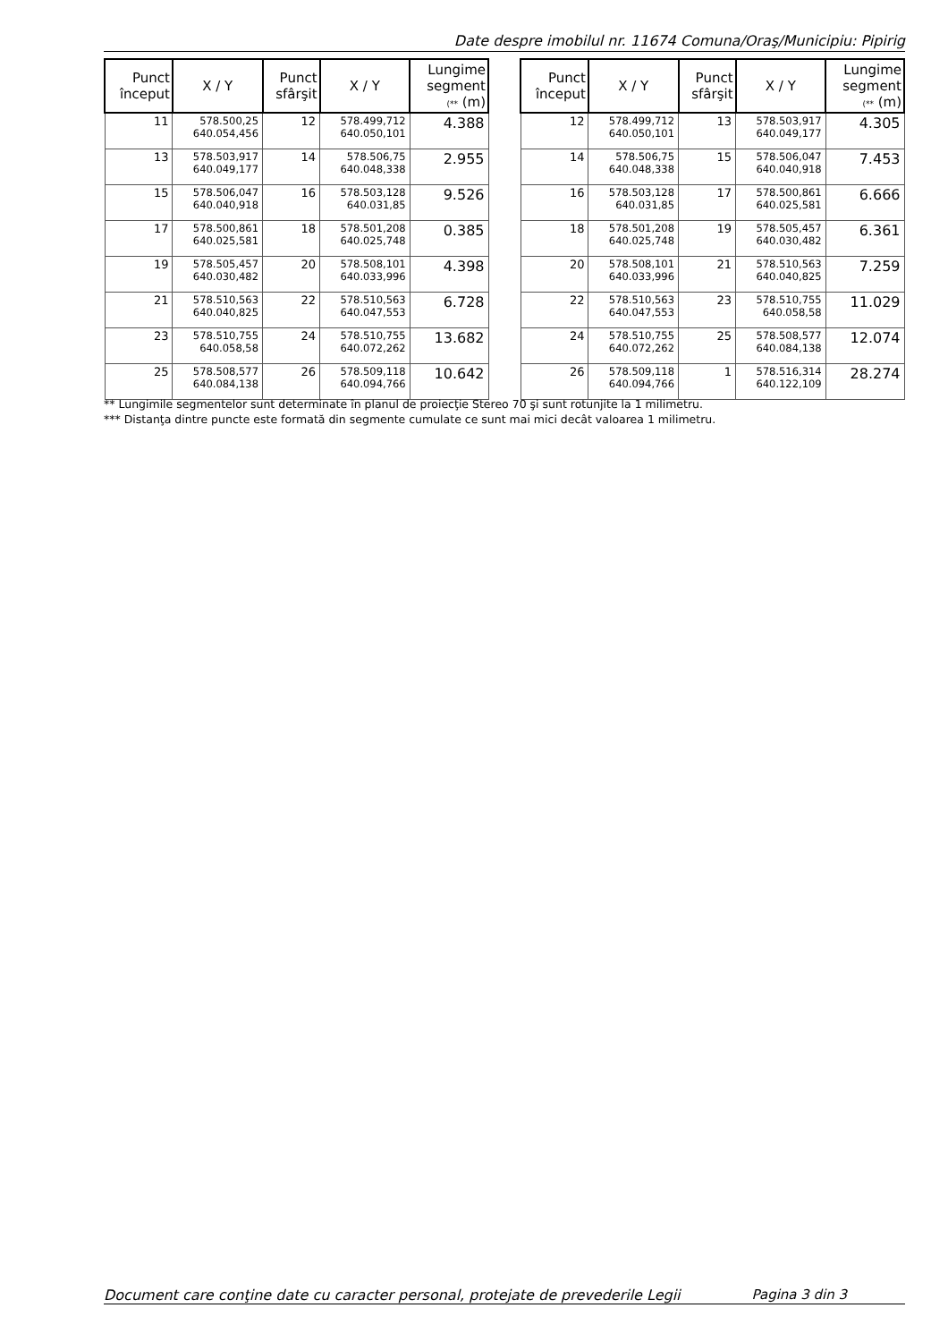Date despre imobilul nr. 11674 Comuna/Oraş/Municipiu: Pipirig
| Punct început | X / Y | Punct sfârşit | X / Y | Lungime segment (** (m) |
| --- | --- | --- | --- | --- |
| 11 | 578.500,25 640.054,456 | 12 | 578.499,712 640.050,101 | 4.388 |
| 13 | 578.503,917 640.049,177 | 14 | 578.506,75 640.048,338 | 2.955 |
| 15 | 578.506,047 640.040,918 | 16 | 578.503,128 640.031,85 | 9.526 |
| 17 | 578.500,861 640.025,581 | 18 | 578.501,208 640.025,748 | 0.385 |
| 19 | 578.505,457 640.030,482 | 20 | 578.508,101 640.033,996 | 4.398 |
| 21 | 578.510,563 640.040,825 | 22 | 578.510,563 640.047,553 | 6.728 |
| 23 | 578.510,755 640.058,58 | 24 | 578.510,755 640.072,262 | 13.682 |
| 25 | 578.508,577 640.084,138 | 26 | 578.509,118 640.094,766 | 10.642 |
| Punct început | X / Y | Punct sfârşit | X / Y | Lungime segment (** (m) |
| --- | --- | --- | --- | --- |
| 12 | 578.499,712 640.050,101 | 13 | 578.503,917 640.049,177 | 4.305 |
| 14 | 578.506,75 640.048,338 | 15 | 578.506,047 640.040,918 | 7.453 |
| 16 | 578.503,128 640.031,85 | 17 | 578.500,861 640.025,581 | 6.666 |
| 18 | 578.501,208 640.025,748 | 19 | 578.505,457 640.030,482 | 6.361 |
| 20 | 578.508,101 640.033,996 | 21 | 578.510,563 640.040,825 | 7.259 |
| 22 | 578.510,563 640.047,553 | 23 | 578.510,755 640.058,58 | 11.029 |
| 24 | 578.510,755 640.072,262 | 25 | 578.508,577 640.084,138 | 12.074 |
| 26 | 578.509,118 640.094,766 | 1 | 578.516,314 640.122,109 | 28.274 |
** Lungimile segmentelor sunt determinate în planul de proiecţie Stereo 70 şi sunt rotunjite la 1 milimetru.
*** Distanţa dintre puncte este formată din segmente cumulate ce sunt mai mici decât valoarea 1 milimetru.
Document care conţine date cu caracter personal, protejate de prevederile Legii Pagina 3 din 3